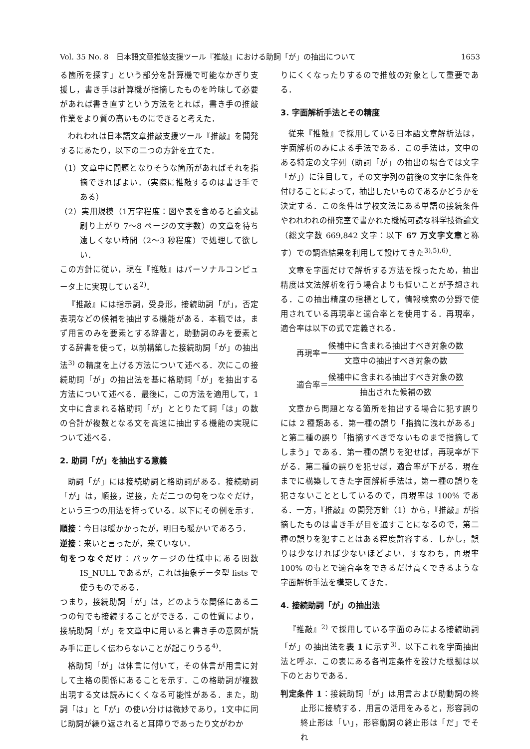Vol. 35 No. 8　日本語文章推敲支援ツール『推敲』における助詞「が」の抽出について 1653
る箇所を探す」という部分を計算機で可能なかぎり支援し，書き手は計算機が指摘したものを吟味して必要があれば書き直すという方法をとれば，書き手の推敲作業をより質の高いものにできると考えた．
われわれは日本語文章推敲支援ツール『推敲』を開発するにあたり，以下の二つの方針を立てた．
（1）文章中に問題となりそうな箇所があればそれを指摘できればよい．（実際に推敲するのは書き手である）
（2）実用規模（1万字程度：図や表を含めると論文誌刷り上がり 7〜8 ページの文字数）の文章を待ち遠しくない時間（2〜3 秒程度）で処理して欲しい．
この方針に従い，現在『推敲』はパーソナルコンピュータ上に実現している<sup>2)</sup>．
『推敲』には指示詞，受身形，接続助詞「が」，否定表現などの候補を抽出する機能がある．本稿では，まず用言のみを要素とする辞書と，助動詞のみを要素とする辞書を使って，以前構築した接続助詞「が」の抽出法<sup>3)</sup> の精度を上げる方法について述べる．次にこの接続助詞「が」の抽出法を基に格助詞「が」を抽出する方法について述べる．最後に，この方法を適用して，1文中に含まれる格助詞「が」ととりたて詞「は」の数の合計が複数となる文を高速に抽出する機能の実現について述べる．
2. 助詞「が」を抽出する意義
助詞「が」には接続助詞と格助詞がある．接続助詞「が」は，順接，逆接，ただ二つの句をつなぐだけ，という三つの用法を持っている．以下にその例を示す．
順接：今日は暖かかったが，明日も暖かいであろう．
逆接：来いと言ったが，来ていない．
句をつなぐだけ：パッケージの仕様中にある関数 IS_NULL であるが，これは抽象データ型 lists で使うものである．
つまり，接続助詞「が」は，どのような関係にある二つの句でも接続することができる．この性質により，接続助詞「が」を文章中に用いると書き手の意図が読み手に正しく伝わらないことが起こりうる<sup>4)</sup>．
格助詞「が」は体言に付いて，その体言が用言に対して主格の関係にあることを示す．この格助詞が複数出現する文は読みにくくなる可能性がある．また，助詞「は」と「が」の使い分けは微妙であり，1文中に同じ助詞が繰り返されると耳障りであったり文がわか
りにくくなったりするので推敲の対象として重要である．
3. 字面解析手法とその精度
従来『推敲』で採用している日本語文章解析法は，字面解析のみによる手法である．この手法は，文中のある特定の文字列（助詞「が」の抽出の場合では文字「が」）に注目して，その文字列の前後の文字に条件を付けることによって，抽出したいものであるかどうかを決定する．この条件は学校文法にある単語の接続条件やわれわれの研究室で書かれた機械可読な科学技術論文（総文字数 669,842 文字：以下 67 万文字文章と称す）での調査結果を利用して設けてきた<sup>3),5),6)</sup>．
文章を字面だけで解析する方法を採ったため，抽出精度は文法解析を行う場合よりも低いことが予想される．この抽出精度の指標として，情報検索の分野で使用されている再現率と適合率とを使用する．再現率，適合率は以下の式で定義される．
再現率＝ 候補中に含まれる抽出すべき対象の数 文章中の抽出すべき対象の数
適合率＝ 候補中に含まれる抽出すべき対象の数 抽出された候補の数
文章から問題となる箇所を抽出する場合に犯す誤りには 2 種類ある．第一種の誤り「指摘に洩れがある」と第二種の誤り「指摘すべきでないものまで指摘してしまう」である．第一種の誤りを犯せば，再現率が下がる．第二種の誤りを犯せば，適合率が下がる．現在までに構築してきた字面解析手法は，第一種の誤りを犯さないこととしているので，再現率は 100% である．一方，『推敲』の開発方針（1）から，『推敲』が指摘したものは書き手が目を通すことになるので，第二種の誤りを犯すことはある程度許容する．しかし，誤りは少なければ少ないほどよい．すなわち，再現率 100% のもとで適合率をできるだけ高くできるような字面解析手法を構築してきた．
4. 接続助詞「が」の抽出法
『推敲』<sup>2)</sup> で採用している字面のみによる接続助詞「が」の抽出法を表 1 に示す<sup>3)</sup>．以下これを字面抽出法と呼ぶ．この表にある各判定条件を設けた根拠は以下のとおりである．
判定条件 1：接続助詞「が」は用言および助動詞の終止形に接続する．用言の活用をみると，形容詞の終止形は「い」，形容動詞の終止形は「だ」でそれ